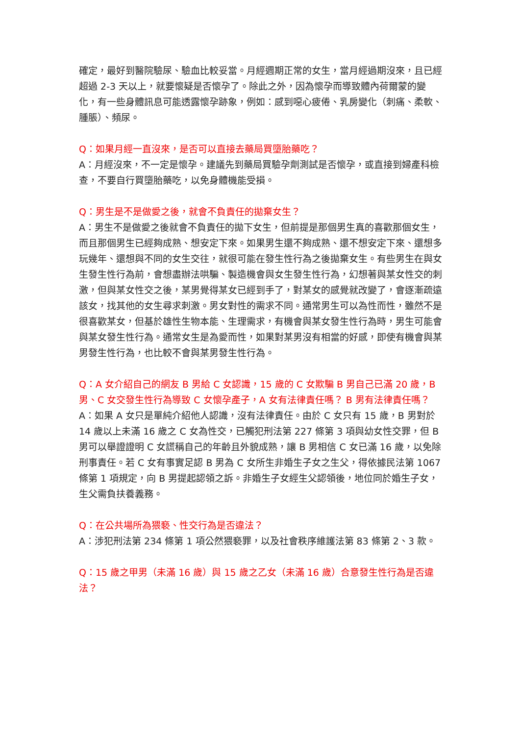確定，最好到醫院驗尿、驗血比較妥當。月經週期正常的女生，當月經過期沒來，且已經超過 2-3 天以上，就要懷疑是否懷孕了。除此之外，因為懷孕而導致體內荷爾蒙的變化，有一些身體訊息可能透露懷孕跡象，例如：感到噁心疲倦、乳房變化（刺痛、柔軟、腫脹）、頻尿。
Q：如果月經一直沒來，是否可以直接去藥局買墮胎藥吃？
A：月經沒來，不一定是懷孕。建議先到藥局買驗孕劑測試是否懷孕，或直接到婦產科檢查，不要自行買墮胎藥吃，以免身體機能受損。
Q：男生是不是做愛之後，就會不負責任的拋棄女生？
A：男生不是做愛之後就會不負責任的拋下女生，但前提是那個男生真的喜歡那個女生，而且那個男生已經夠成熟、想安定下來。如果男生還不夠成熟、還不想安定下來、還想多玩幾年、還想與不同的女生交往，就很可能在發生性行為之後拋棄女生。有些男生在與女生發生性行為前，會想盡辦法哄騙、製造機會與女生發生性行為，幻想著與某女性交的刺激，但與某女性交之後，某男覺得某女已經到手了，對某女的感覺就改變了，會逐漸疏遠該女，找其他的女生尋求刺激。男女對性的需求不同。通常男生可以為性而性，雖然不是很喜歡某女，但基於雄性生物本能、生理需求，有機會與某女發生性行為時，男生可能會與某女發生性行為。通常女生是為愛而性，如果對某男沒有相當的好感，即使有機會與某男發生性行為，也比較不會與某男發生性行為。
Q：A 女介紹自己的網友 B 男給 C 女認識，15 歲的 C 女欺騙 B 男自己已滿 20 歲，B 男、C 女交發生性行為導致 C 女懷孕產子，A 女有法律責任嗎？ B 男有法律責任嗎？
A：如果 A 女只是單純介紹他人認識，沒有法律責任。由於 C 女只有 15 歲，B 男對於 14 歲以上未滿 16 歲之 C 女為性交，已觸犯刑法第 227 條第 3 項與幼女性交罪，但 B 男可以舉證證明 C 女謊稱自己的年齡且外貌成熟，讓 B 男相信 C 女已滿 16 歲，以免除刑事責任。若 C 女有事實足認 B 男為 C 女所生非婚生子女之生父，得依據民法第 1067 條第 1 項規定，向 B 男提起認領之訴。非婚生子女經生父認領後，地位同於婚生子女，生父需負扶養義務。
Q：在公共場所為猥褻、性交行為是否違法？
A：涉犯刑法第 234 條第 1 項公然猥褻罪，以及社會秩序維護法第 83 條第 2、3 款。
Q：15 歲之甲男（未滿 16 歲）與 15 歲之乙女（未滿 16 歲）合意發生性行為是否違法？